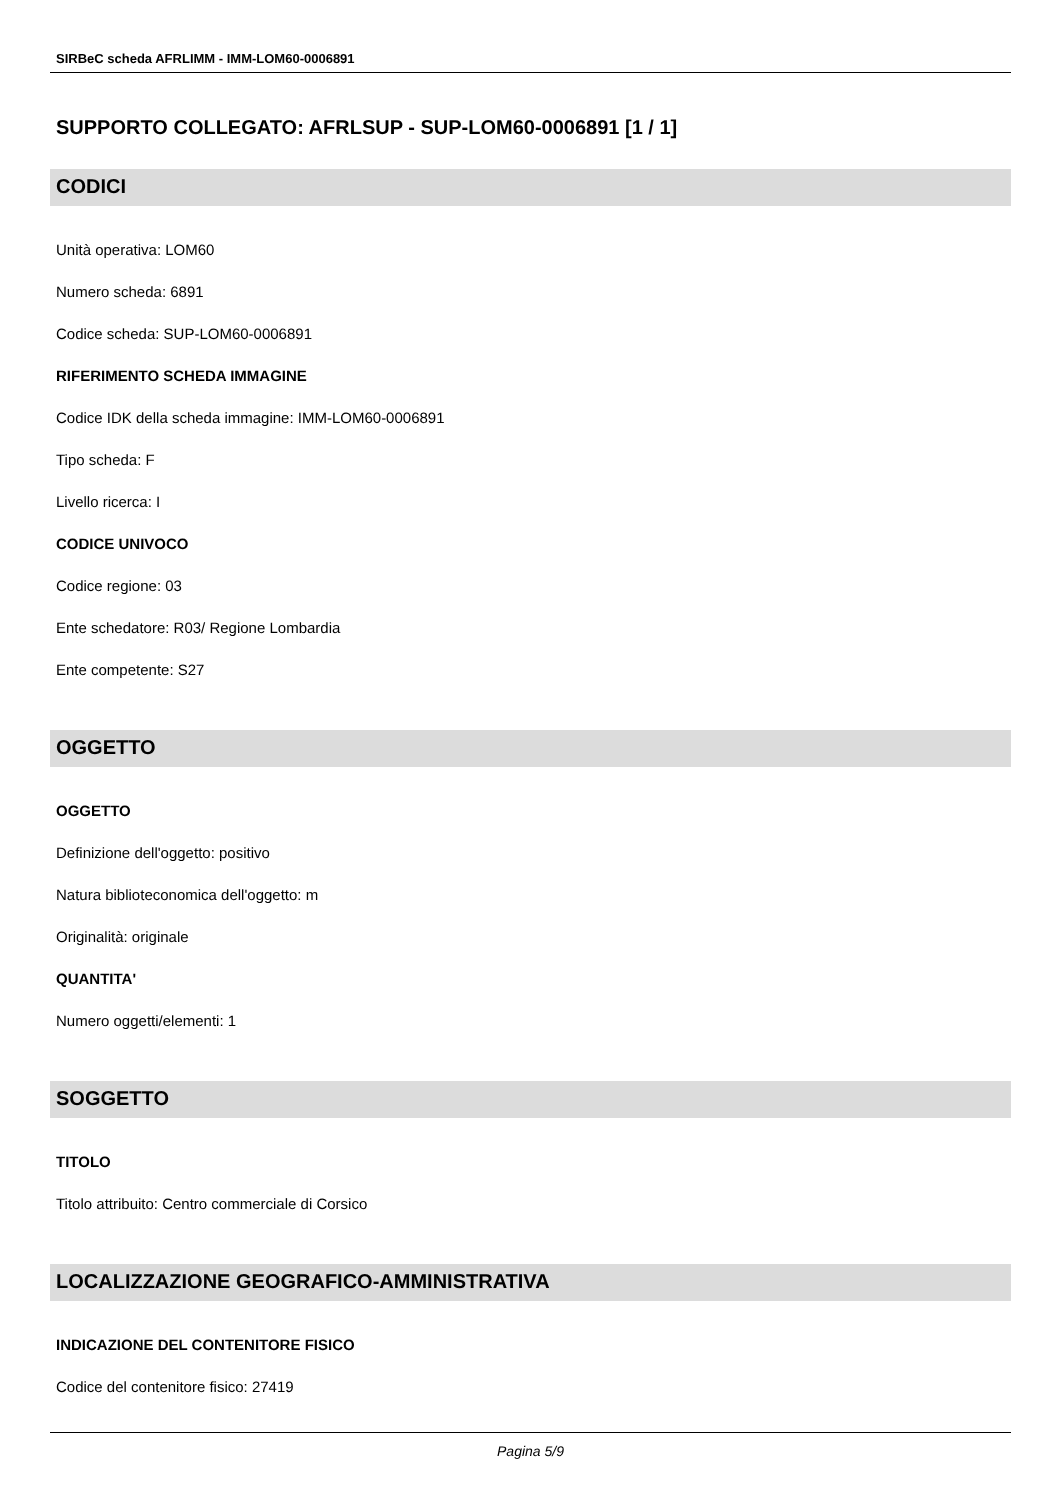SIRBeC scheda AFRLIMM - IMM-LOM60-0006891
SUPPORTO COLLEGATO: AFRLSUP - SUP-LOM60-0006891 [1 / 1]
CODICI
Unità operativa: LOM60
Numero scheda: 6891
Codice scheda: SUP-LOM60-0006891
RIFERIMENTO SCHEDA IMMAGINE
Codice IDK della scheda immagine: IMM-LOM60-0006891
Tipo scheda: F
Livello ricerca: I
CODICE UNIVOCO
Codice regione: 03
Ente schedatore: R03/ Regione Lombardia
Ente competente: S27
OGGETTO
OGGETTO
Definizione dell'oggetto: positivo
Natura biblioteconomica dell'oggetto: m
Originalità: originale
QUANTITA'
Numero oggetti/elementi: 1
SOGGETTO
TITOLO
Titolo attribuito: Centro commerciale di Corsico
LOCALIZZAZIONE GEOGRAFICO-AMMINISTRATIVA
INDICAZIONE DEL CONTENITORE FISICO
Codice del contenitore fisico: 27419
Pagina 5/9